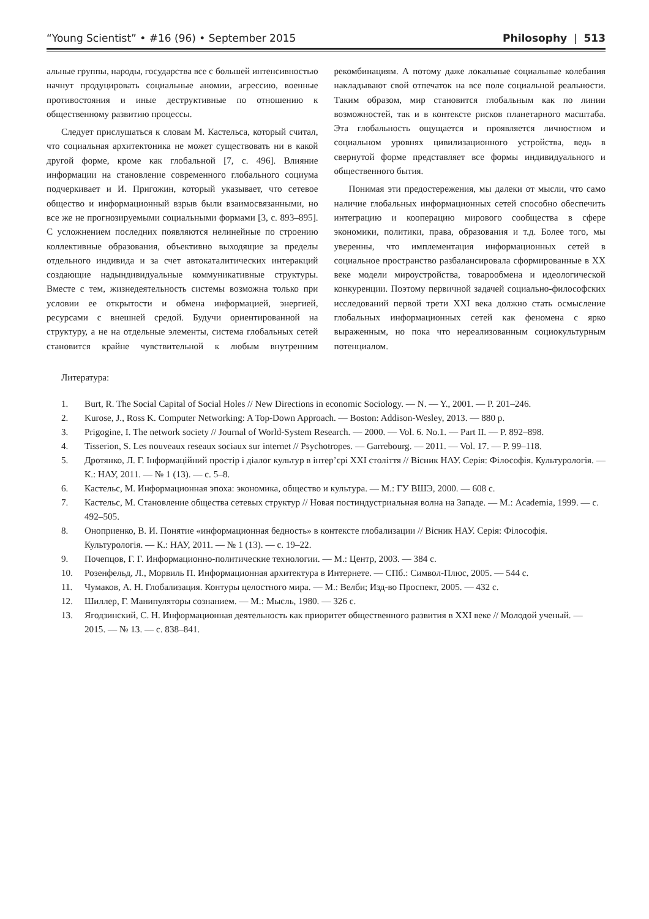“Young Scientist” • #16 (96) • September 2015 Philosophy | 513
альные группы, народы, государства все с большей интенсивностью начнут продуцировать социальные аномии, агрессию, военные противостояния и иные деструктивные по отношению к общественному развитию процессы.
Следует прислушаться к словам М. Кастельса, который считал, что социальная архитектоника не может существовать ни в какой другой форме, кроме как глобальной [7, с. 496]. Влияние информации на становление современного глобального социума подчеркивает и И. Пригожин, который указывает, что сетевое общество и информационный взрыв были взаимосвязанными, но все же не прогнозируемыми социальными формами [3, с. 893–895]. С усложнением последних появляются нелинейные по строению коллективные образования, объективно выходящие за пределы отдельного индивида и за счет автокаталитических интеракций создающие надындивидуальные коммуникативные структуры. Вместе с тем, жизнедеятельность системы возможна только при условии ее открытости и обмена информацией, энергией, ресурсами с внешней средой. Будучи ориентированной на структуру, а не на отдельные элементы, система глобальных сетей становится крайне чувствительной к любым внутренним рекомбинациям. А потому даже локальные социальные колебания накладывают свой отпечаток на все поле социальной реальности. Таким образом, мир становится глобальным как по линии возможностей, так и в контексте рисков планетарного масштаба. Эта глобальность ощущается и проявляется личностном и социальном уровнях цивилизационного устройства, ведь в свернутой форме представляет все формы индивидуального и общественного бытия.
Понимая эти предостережения, мы далеки от мысли, что само наличие глобальных информационных сетей способно обеспечить интеграцию и кооперацию мирового сообщества в сфере экономики, политики, права, образования и т.д. Более того, мы уверенны, что имплементация информационных сетей в социальное пространство разбалансировала сформированные в XX веке модели мироустройства, товарообмена и идеологической конкуренции. Поэтому первичной задачей социально-философских исследований первой трети XXI века должно стать осмысление глобальных информационных сетей как феномена с ярко выраженным, но пока что нереализованным социокультурным потенциалом.
Литература:
1. Burt, R. The Social Capital of Social Holes // New Directions in economic Sociology. — N. — Y., 2001. — P. 201–246.
2. Kurose, J., Ross K. Computer Networking: A Top-Down Approach. — Boston: Addison-Wesley, 2013. — 880 p.
3. Prigogine, I. The network society // Journal of World-System Research. — 2000. — Vol. 6. No.1. — Part II. — P. 892–898.
4. Tisserion, S. Les nouveaux reseaux sociaux sur internet // Psychotropes. — Garrebourg. — 2011. — Vol. 17. — P. 99–118.
5. Дротянко, Л. Г. Інформаційний простір і діалог культур в інтер’єрі XXI століття // Вісник НАУ. Серія: Філософія. Культурологія. — К.: НАУ, 2011. — № 1 (13). — с. 5–8.
6. Кастельс, М. Информационная эпоха: экономика, общество и культура. — М.: ГУ ВШЭ, 2000. — 608 с.
7. Кастельс, М. Становление общества сетевых структур // Новая постиндустриальная волна на Западе. — М.: Academia, 1999. — с. 492–505.
8. Оноприенко, В. И. Понятие «информационная бедность» в контексте глобализации // Вісник НАУ. Серія: Філософія. Культурологія. — К.: НАУ, 2011. — № 1 (13). — с. 19–22.
9. Почепцов, Г. Г. Информационно-политические технологии. — М.: Центр, 2003. — 384 с.
10. Розенфельд, Л., Морвиль П. Информационная архитектура в Интернете. — СПб.: Символ-Плюс, 2005. — 544 с.
11. Чумаков, А. Н. Глобализация. Контуры целостного мира. — М.: Велби; Изд-во Проспект, 2005. — 432 с.
12. Шиллер, Г. Манипуляторы сознанием. — М.: Мысль, 1980. — 326 с.
13. Ягодзинский, С. Н. Информационная деятельность как приоритет общественного развития в XXI веке // Молодой ученый. — 2015. — № 13. — с. 838–841.